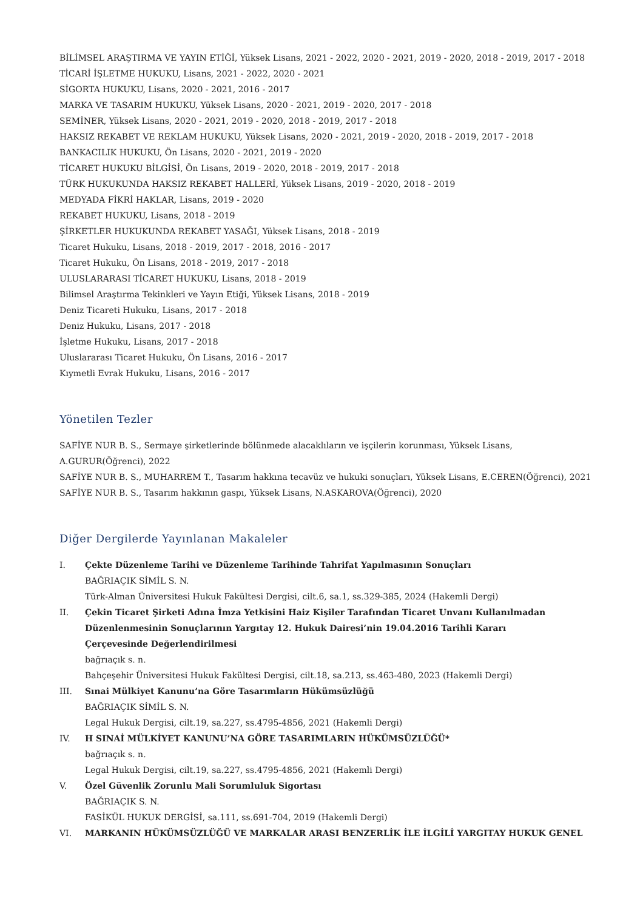BİLİMSEL ARAŞTIRMA VE YAYIN ETİĞİ, Yüksek Lisans, 2021 - 2022, 2020 - 2021, 2019 - 2020, 2018 - 2019, 2017 - 2018
TİCARİ İŞLETME HUKUKU, Lisans, 2021 - 2022, 2020 - 2021
SİGORTA HUKUKU, Lisans, 2020 - 2021, 2016 - 2017
MARKA VE TASARIM HUKUKU, Yüksek Lisans, 2020 - 2021, 2019 - 2020, 2017 - 2018
SEMİNER, Yüksek Lisans, 2020 - 2021, 2019 - 2020, 2018 - 2019, 2017 - 2018
HAKSIZ REKABET VE REKLAM HUKUKU, Yüksek Lisans, 2020 - 2021, 2019 - 2020, 2018 - 2019, 2017 - 2018
BANKACILIK HUKUKU, Ön Lisans, 2020 - 2021, 2019 - 2020
TİCARET HUKUKU BİLGİSİ, Ön Lisans, 2019 - 2020, 2018 - 2019, 2017 - 2018
TÜRK HUKUKUNDA HAKSIZ REKABET HALLERİ, Yüksek Lisans, 2019 - 2020, 2018 - 2019
MEDYADA FİKRİ HAKLAR, Lisans, 2019 - 2020
REKABET HUKUKU, Lisans, 2018 - 2019
ŞİRKETLER HUKUKUNDA REKABET YASAĞI, Yüksek Lisans, 2018 - 2019
Ticaret Hukuku, Lisans, 2018 - 2019, 2017 - 2018, 2016 - 2017
Ticaret Hukuku, Ön Lisans, 2018 - 2019, 2017 - 2018
ULUSLARARASI TİCARET HUKUKU, Lisans, 2018 - 2019
Bilimsel Araştırma Tekinkleri ve Yayın Etiği, Yüksek Lisans, 2018 - 2019
Deniz Ticareti Hukuku, Lisans, 2017 - 2018
Deniz Hukuku, Lisans, 2017 - 2018
İşletme Hukuku, Lisans, 2017 - 2018
Uluslararası Ticaret Hukuku, Ön Lisans, 2016 - 2017
Kıymetli Evrak Hukuku, Lisans, 2016 - 2017
Yönetilen Tezler
SAFİYE NUR B. S., Sermaye şirketlerinde bölünmede alacaklıların ve işçilerin korunması, Yüksek Lisans,
A.GURUR(Öğrenci), 2022
SAFİYE NUR B. S., MUHARREM T., Tasarım hakkına tecavüz ve hukuki sonuçları, Yüksek Lisans, E.CEREN(Öğrenci), 2021
SAFİYE NUR B. S., Tasarım hakkının gaspı, Yüksek Lisans, N.ASKAROVA(Öğrenci), 2020
Diğer Dergilerde Yayınlanan Makaleler
I. Çekte Düzenleme Tarihi ve Düzenleme Tarihinde Tahrifat Yapılmasının Sonuçları
BAĞRIAÇIK SİMİL S. N.
Türk-Alman Üniversitesi Hukuk Fakültesi Dergisi, cilt.6, sa.1, ss.329-385, 2024 (Hakemli Dergi)
II. Çekin Ticaret Şirketi Adına İmza Yetkisini Haiz Kişiler Tarafından Ticaret Unvanı Kullanılmadan
Düzenlenmesinin Sonuçlarının Yargıtay 12. Hukuk Dairesi’nin 19.04.2016 Tarihli Kararı
Çerçevesinde Değerlendirilmesi
bağrıaçık s. n.
Bahçeşehir Üniversitesi Hukuk Fakültesi Dergisi, cilt.18, sa.213, ss.463-480, 2023 (Hakemli Dergi)
III. Sınai Mülkiyet Kanunu’na Göre Tasarımların Hükümsüzlüğü
BAĞRIAÇIK SİMİL S. N.
Legal Hukuk Dergisi, cilt.19, sa.227, ss.4795-4856, 2021 (Hakemli Dergi)
IV. H SINAİ MÜLKİYET KANUNU’NA GÖRE TASARIMLARIN HÜKÜMSÜZLÜĞÜ*
bağrıaçık s. n.
Legal Hukuk Dergisi, cilt.19, sa.227, ss.4795-4856, 2021 (Hakemli Dergi)
V. Özel Güvenlik Zorunlu Mali Sorumluluk Sigortası
BAĞRIAÇIK S. N.
FASİKÜL HUKUK DERGİSİ, sa.111, ss.691-704, 2019 (Hakemli Dergi)
VI. MARKANIN HÜKÜMSÜZLÜĞÜ VE MARKALAR ARASI BENZERLİK İLE İLGİLİ YARGITAY HUKUK GENEL